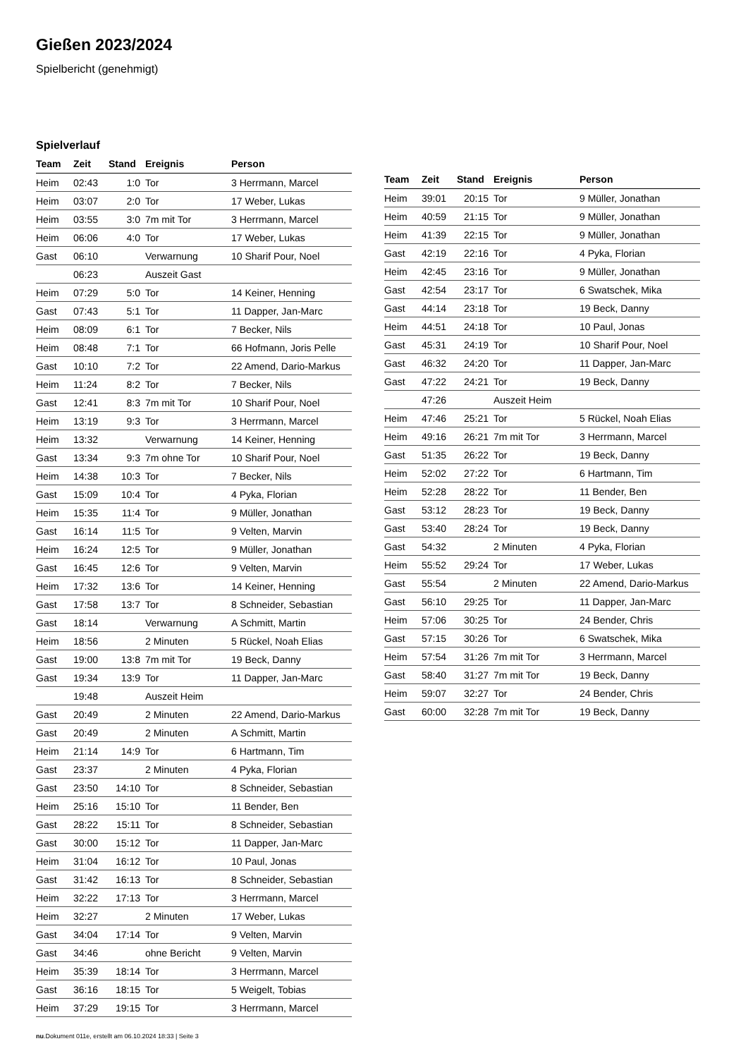Gießen 2023/2024
Spielbericht (genehmigt)
Spielverlauf
| Team | Zeit | Stand | Ereignis | Person |
| --- | --- | --- | --- | --- |
| Heim | 02:43 | 1:0 | Tor | 3 Herrmann, Marcel |
| Heim | 03:07 | 2:0 | Tor | 17 Weber, Lukas |
| Heim | 03:55 | 3:0 | 7m mit Tor | 3 Herrmann, Marcel |
| Heim | 06:06 | 4:0 | Tor | 17 Weber, Lukas |
| Gast | 06:10 | | Verwarnung | 10 Sharif Pour, Noel |
| | 06:23 | | Auszeit Gast | |
| Heim | 07:29 | 5:0 | Tor | 14 Keiner, Henning |
| Gast | 07:43 | 5:1 | Tor | 11 Dapper, Jan-Marc |
| Heim | 08:09 | 6:1 | Tor | 7 Becker, Nils |
| Heim | 08:48 | 7:1 | Tor | 66 Hofmann, Joris Pelle |
| Gast | 10:10 | 7:2 | Tor | 22 Amend, Dario-Markus |
| Heim | 11:24 | 8:2 | Tor | 7 Becker, Nils |
| Gast | 12:41 | 8:3 | 7m mit Tor | 10 Sharif Pour, Noel |
| Heim | 13:19 | 9:3 | Tor | 3 Herrmann, Marcel |
| Heim | 13:32 | | Verwarnung | 14 Keiner, Henning |
| Gast | 13:34 | 9:3 | 7m ohne Tor | 10 Sharif Pour, Noel |
| Heim | 14:38 | 10:3 | Tor | 7 Becker, Nils |
| Gast | 15:09 | 10:4 | Tor | 4 Pyka, Florian |
| Heim | 15:35 | 11:4 | Tor | 9 Müller, Jonathan |
| Gast | 16:14 | 11:5 | Tor | 9 Velten, Marvin |
| Heim | 16:24 | 12:5 | Tor | 9 Müller, Jonathan |
| Gast | 16:45 | 12:6 | Tor | 9 Velten, Marvin |
| Heim | 17:32 | 13:6 | Tor | 14 Keiner, Henning |
| Gast | 17:58 | 13:7 | Tor | 8 Schneider, Sebastian |
| Gast | 18:14 | | Verwarnung | A Schmitt, Martin |
| Heim | 18:56 | | 2 Minuten | 5 Rückel, Noah Elias |
| Gast | 19:00 | 13:8 | 7m mit Tor | 19 Beck, Danny |
| Gast | 19:34 | 13:9 | Tor | 11 Dapper, Jan-Marc |
| | 19:48 | | Auszeit Heim | |
| Gast | 20:49 | | 2 Minuten | 22 Amend, Dario-Markus |
| Gast | 20:49 | | 2 Minuten | A Schmitt, Martin |
| Heim | 21:14 | 14:9 | Tor | 6 Hartmann, Tim |
| Gast | 23:37 | | 2 Minuten | 4 Pyka, Florian |
| Gast | 23:50 | 14:10 | Tor | 8 Schneider, Sebastian |
| Heim | 25:16 | 15:10 | Tor | 11 Bender, Ben |
| Gast | 28:22 | 15:11 | Tor | 8 Schneider, Sebastian |
| Gast | 30:00 | 15:12 | Tor | 11 Dapper, Jan-Marc |
| Heim | 31:04 | 16:12 | Tor | 10 Paul, Jonas |
| Gast | 31:42 | 16:13 | Tor | 8 Schneider, Sebastian |
| Heim | 32:22 | 17:13 | Tor | 3 Herrmann, Marcel |
| Heim | 32:27 | | 2 Minuten | 17 Weber, Lukas |
| Gast | 34:04 | 17:14 | Tor | 9 Velten, Marvin |
| Gast | 34:46 | | ohne Bericht | 9 Velten, Marvin |
| Heim | 35:39 | 18:14 | Tor | 3 Herrmann, Marcel |
| Gast | 36:16 | 18:15 | Tor | 5 Weigelt, Tobias |
| Heim | 37:29 | 19:15 | Tor | 3 Herrmann, Marcel |
| Team | Zeit | Stand | Ereignis | Person |
| --- | --- | --- | --- | --- |
| Heim | 39:01 | 20:15 | Tor | 9 Müller, Jonathan |
| Heim | 40:59 | 21:15 | Tor | 9 Müller, Jonathan |
| Heim | 41:39 | 22:15 | Tor | 9 Müller, Jonathan |
| Gast | 42:19 | 22:16 | Tor | 4 Pyka, Florian |
| Heim | 42:45 | 23:16 | Tor | 9 Müller, Jonathan |
| Gast | 42:54 | 23:17 | Tor | 6 Swatschek, Mika |
| Gast | 44:14 | 23:18 | Tor | 19 Beck, Danny |
| Heim | 44:51 | 24:18 | Tor | 10 Paul, Jonas |
| Gast | 45:31 | 24:19 | Tor | 10 Sharif Pour, Noel |
| Gast | 46:32 | 24:20 | Tor | 11 Dapper, Jan-Marc |
| Gast | 47:22 | 24:21 | Tor | 19 Beck, Danny |
| | 47:26 | | Auszeit Heim | |
| Heim | 47:46 | 25:21 | Tor | 5 Rückel, Noah Elias |
| Heim | 49:16 | 26:21 | 7m mit Tor | 3 Herrmann, Marcel |
| Gast | 51:35 | 26:22 | Tor | 19 Beck, Danny |
| Heim | 52:02 | 27:22 | Tor | 6 Hartmann, Tim |
| Heim | 52:28 | 28:22 | Tor | 11 Bender, Ben |
| Gast | 53:12 | 28:23 | Tor | 19 Beck, Danny |
| Gast | 53:40 | 28:24 | Tor | 19 Beck, Danny |
| Gast | 54:32 | | 2 Minuten | 4 Pyka, Florian |
| Heim | 55:52 | 29:24 | Tor | 17 Weber, Lukas |
| Gast | 55:54 | | 2 Minuten | 22 Amend, Dario-Markus |
| Gast | 56:10 | 29:25 | Tor | 11 Dapper, Jan-Marc |
| Heim | 57:06 | 30:25 | Tor | 24 Bender, Chris |
| Gast | 57:15 | 30:26 | Tor | 6 Swatschek, Mika |
| Heim | 57:54 | 31:26 | 7m mit Tor | 3 Herrmann, Marcel |
| Gast | 58:40 | 31:27 | 7m mit Tor | 19 Beck, Danny |
| Heim | 59:07 | 32:27 | Tor | 24 Bender, Chris |
| Gast | 60:00 | 32:28 | 7m mit Tor | 19 Beck, Danny |
nu.Dokument 011e, erstellt am 06.10.2024 18:33 | Seite 3